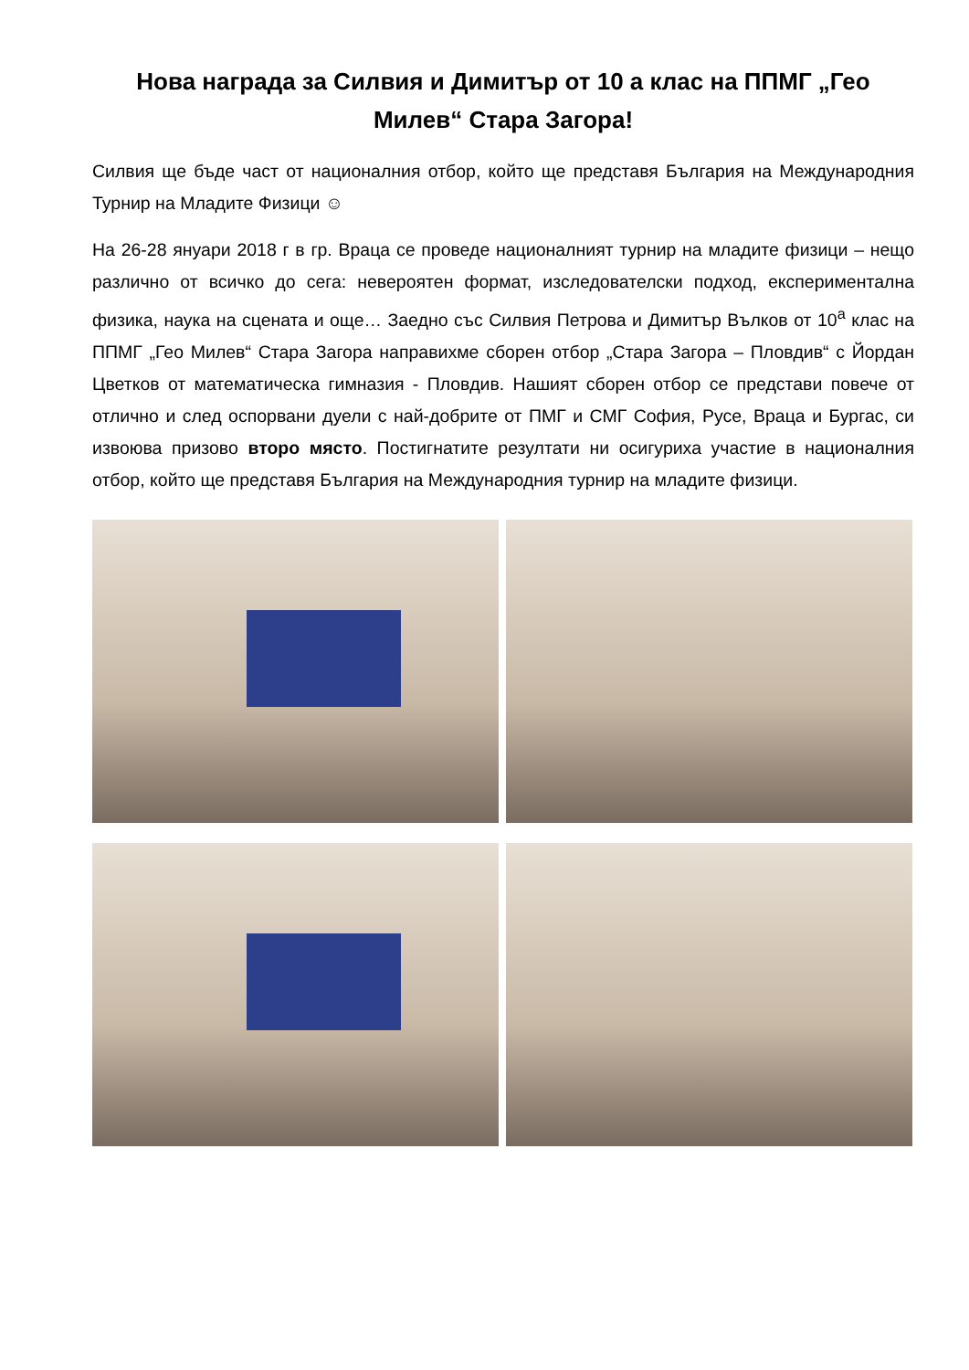Нова награда за Силвия и Димитър от 10 а клас на ППМГ „Гео Милев“ Стара Загора!
Силвия ще бъде част от националния отбор, който ще представя България на Международния Турнир на Младите Физици ☺
На 26-28 януари 2018 г в гр. Враца се проведе националният турнир на младите физици – нещо различно от всичко до сега: невероятен формат, изследователски подход, експериментална физика, наука на сцената и още… Заедно със Силвия Петрова и Димитър Вълков от 10<sup>а</sup> клас на ППМГ „Гео Милев“ Стара Загора направихме сборен отбор „Стара Загора – Пловдив“ с Йордан Цветков от математическа гимназия - Пловдив. Нашият сборен отбор се представи повече от отлично и след оспорвани дуели с най-добрите от ПМГ и СМГ София, Русе, Враца и Бургас, си извоюва призово второ място. Постигнатите резултати ни осигуриха участие в националния отбор, който ще представя България на Международния турнир на младите физици.